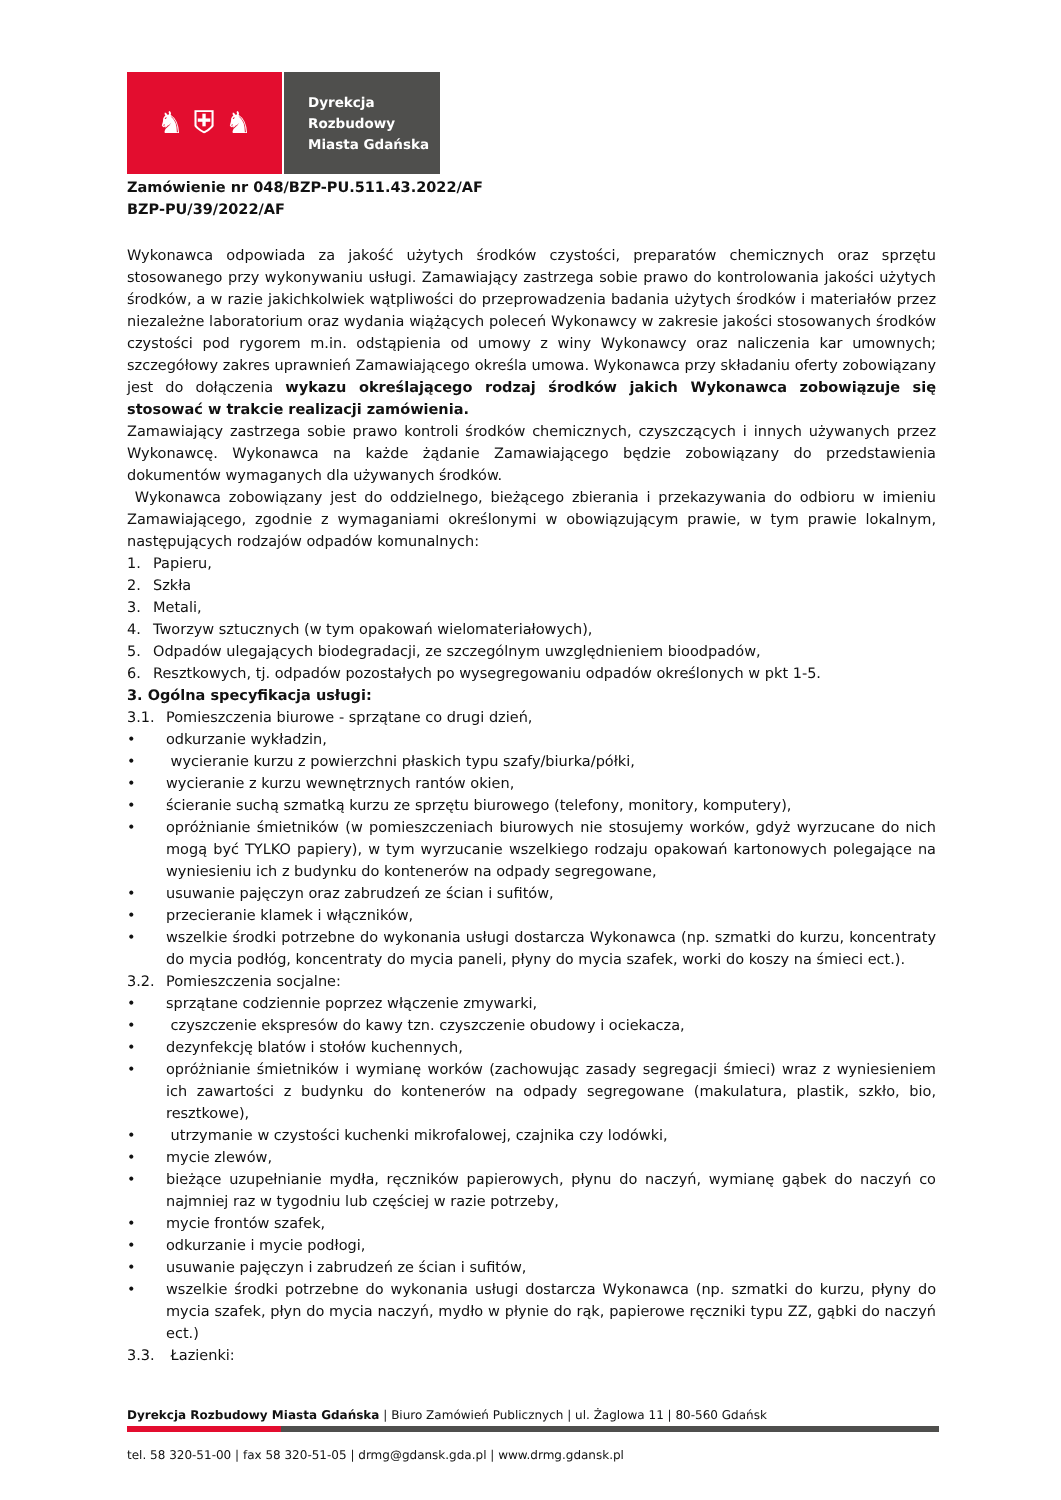♞ ⛨ ♞
Dyrekcja
Rozbudowy
Miasta Gdańska
Zamówienie nr 048/BZP-PU.511.43.2022/AF
BZP-PU/39/2022/AF
Wykonawca odpowiada za jakość użytych środków czystości, preparatów chemicznych oraz sprzętu stosowanego przy wykonywaniu usługi. Zamawiający zastrzega sobie prawo do kontrolowania jakości użytych środków, a w razie jakichkolwiek wątpliwości do przeprowadzenia badania użytych środków i materiałów przez niezależne laboratorium oraz wydania wiążących poleceń Wykonawcy w zakresie jakości stosowanych środków czystości pod rygorem m.in. odstąpienia od umowy z winy Wykonawcy oraz naliczenia kar umownych; szczegółowy zakres uprawnień Zamawiającego określa umowa. Wykonawca przy składaniu oferty zobowiązany jest do dołączenia wykazu określającego rodzaj środków jakich Wykonawca zobowiązuje się stosować w trakcie realizacji zamówienia.
Zamawiający zastrzega sobie prawo kontroli środków chemicznych, czyszczących i innych używanych przez Wykonawcę. Wykonawca na każde żądanie Zamawiającego będzie zobowiązany do przedstawienia dokumentów wymaganych dla używanych środków.
Wykonawca zobowiązany jest do oddzielnego, bieżącego zbierania i przekazywania do odbioru w imieniu Zamawiającego, zgodnie z wymaganiami określonymi w obowiązującym prawie, w tym prawie lokalnym, następujących rodzajów odpadów komunalnych:
1. Papieru,
2. Szkła
3. Metali,
4. Tworzyw sztucznych (w tym opakowań wielomateriałowych),
5. Odpadów ulegających biodegradacji, ze szczególnym uwzględnieniem bioodpadów,
6. Resztkowych, tj. odpadów pozostałych po wysegregowaniu odpadów określonych w pkt 1-5.
3. Ogólna specyfikacja usługi:
3.1. Pomieszczenia biurowe - sprzątane co drugi dzień,
• odkurzanie wykładzin,
• wycieranie kurzu z powierzchni płaskich typu szafy/biurka/półki,
• wycieranie z kurzu wewnętrznych rantów okien,
• ścieranie suchą szmatką kurzu ze sprzętu biurowego (telefony, monitory, komputery),
• opróżnianie śmietników (w pomieszczeniach biurowych nie stosujemy worków, gdyż wyrzucane do nich mogą być TYLKO papiery), w tym wyrzucanie wszelkiego rodzaju opakowań kartonowych polegające na wyniesieniu ich z budynku do kontenerów na odpady segregowane,
• usuwanie pajęczyn oraz zabrudzeń ze ścian i sufitów,
• przecieranie klamek i włączników,
• wszelkie środki potrzebne do wykonania usługi dostarcza Wykonawca (np. szmatki do kurzu, koncentraty do mycia podłóg, koncentraty do mycia paneli, płyny do mycia szafek, worki do koszy na śmieci ect.).
3.2. Pomieszczenia socjalne:
• sprzątane codziennie poprzez włączenie zmywarki,
• czyszczenie ekspresów do kawy tzn. czyszczenie obudowy i ociekacza,
• dezynfekcję blatów i stołów kuchennych,
• opróżnianie śmietników i wymianę worków (zachowując zasady segregacji śmieci) wraz z wyniesieniem ich zawartości z budynku do kontenerów na odpady segregowane (makulatura, plastik, szkło, bio, resztkowe),
• utrzymanie w czystości kuchenki mikrofalowej, czajnika czy lodówki,
• mycie zlewów,
• bieżące uzupełnianie mydła, ręczników papierowych, płynu do naczyń, wymianę gąbek do naczyń co najmniej raz w tygodniu lub częściej w razie potrzeby,
• mycie frontów szafek,
• odkurzanie i mycie podłogi,
• usuwanie pajęczyn i zabrudzeń ze ścian i sufitów,
• wszelkie środki potrzebne do wykonania usługi dostarcza Wykonawca (np. szmatki do kurzu, płyny do mycia szafek, płyn do mycia naczyń, mydło w płynie do rąk, papierowe ręczniki typu ZZ, gąbki do naczyń ect.)
3.3. Łazienki:
Dyrekcja Rozbudowy Miasta Gdańska | Biuro Zamówień Publicznych | ul. Żaglowa 11 | 80-560 Gdańsk
tel. 58 320-51-00 | fax 58 320-51-05 | drmg@gdansk.gda.pl | www.drmg.gdansk.pl